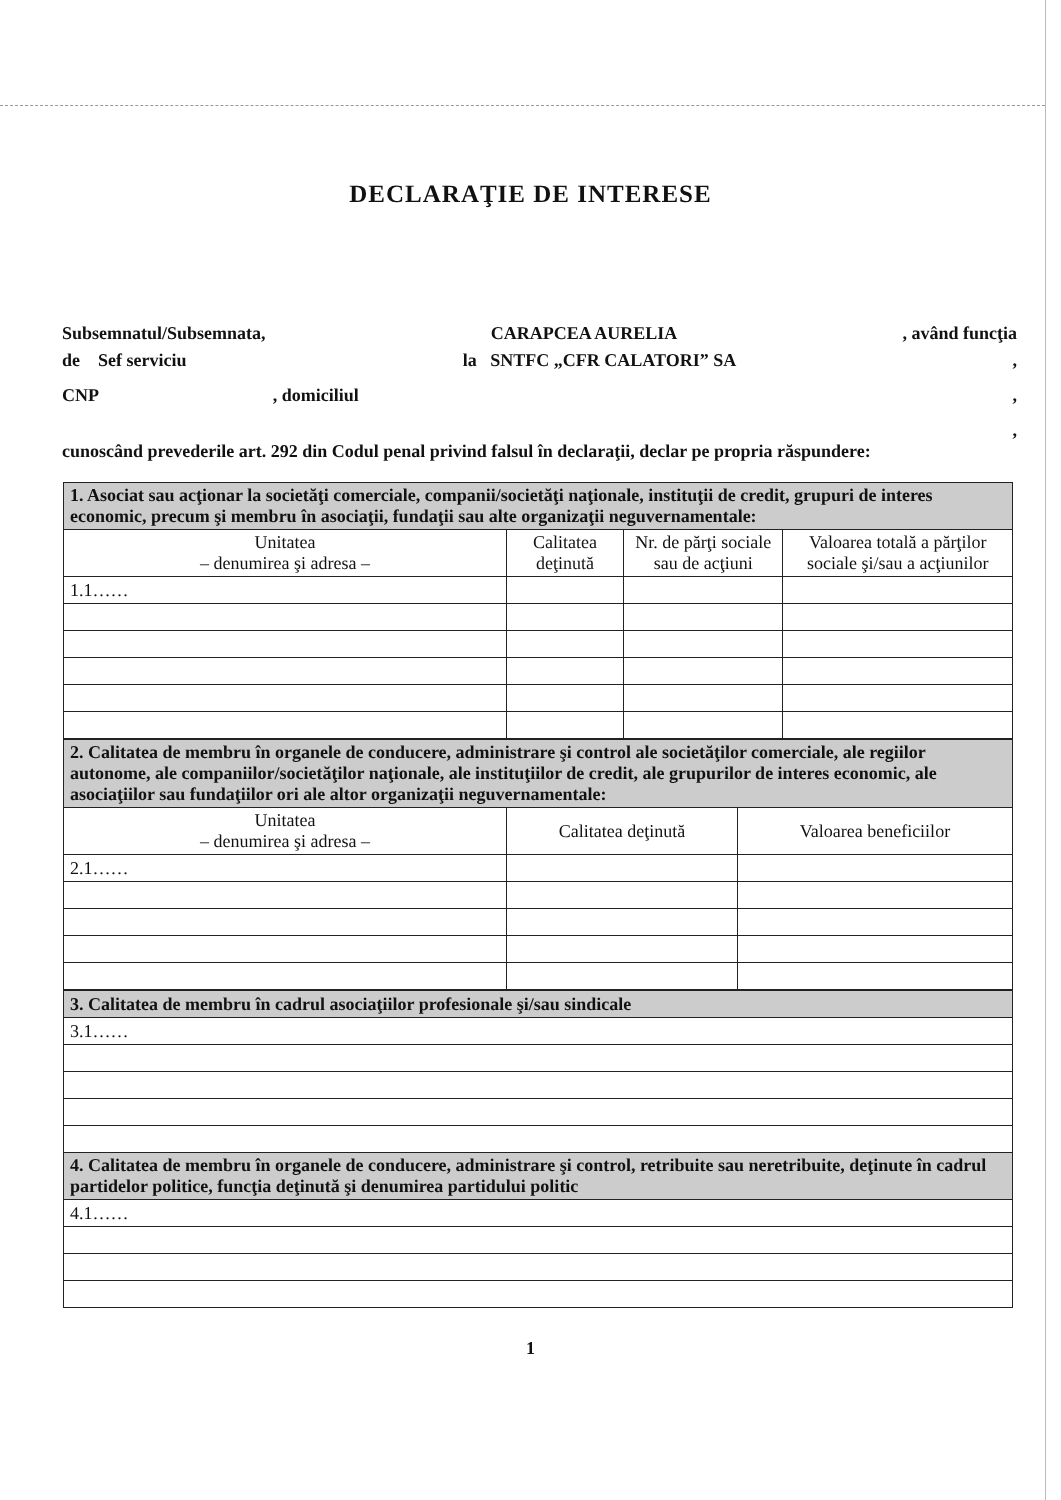DECLARAŢIE DE INTERESE
Subsemnatul/Subsemnata, CARAPCEA AURELIA, având funcţia
de Sef serviciu la SNTFC „CFR CALATORI” SA,
CNP, domiciliul,
,
cunoscând prevederile art. 292 din Codul penal privind falsul în declaraţii, declar pe propria răspundere:
| 1. Asociat sau acţionar la societăţi comerciale, companii/societăţi naţionale, instituţii de credit, grupuri de interes economic, precum şi membru în asociaţii, fundaţii sau alte organizaţii neguvernamentale: | | | |
| Unitatea – denumirea şi adresa – | Calitatea deţinută | Nr. de părţi sociale sau de acţiuni | Valoarea totală a părţilor sociale şi/sau a acţiunilor |
| 1.1…… | | | |
| 2. Calitatea de membru în organele de conducere, administrare şi control ale societăţilor comerciale, ale regiilor autonome, ale companiilor/societăţilor naţionale, ale instituţiilor de credit, ale grupurilor de interes economic, ale asociaţiilor sau fundaţiilor ori ale altor organizaţii neguvernamentale: | | |
| Unitatea – denumirea şi adresa – | Calitatea deţinută | Valoarea beneficiilor |
| 2.1…… | | |
| 3. Calitatea de membru în cadrul asociaţiilor profesionale şi/sau sindicale |
| 3.1…… |
| 4. Calitatea de membru în organele de conducere, administrare şi control, retribuite sau neretribuite, deţinute în cadrul partidelor politice, funcţia deţinută şi denumirea partidului politic |
| 4.1…… |
1